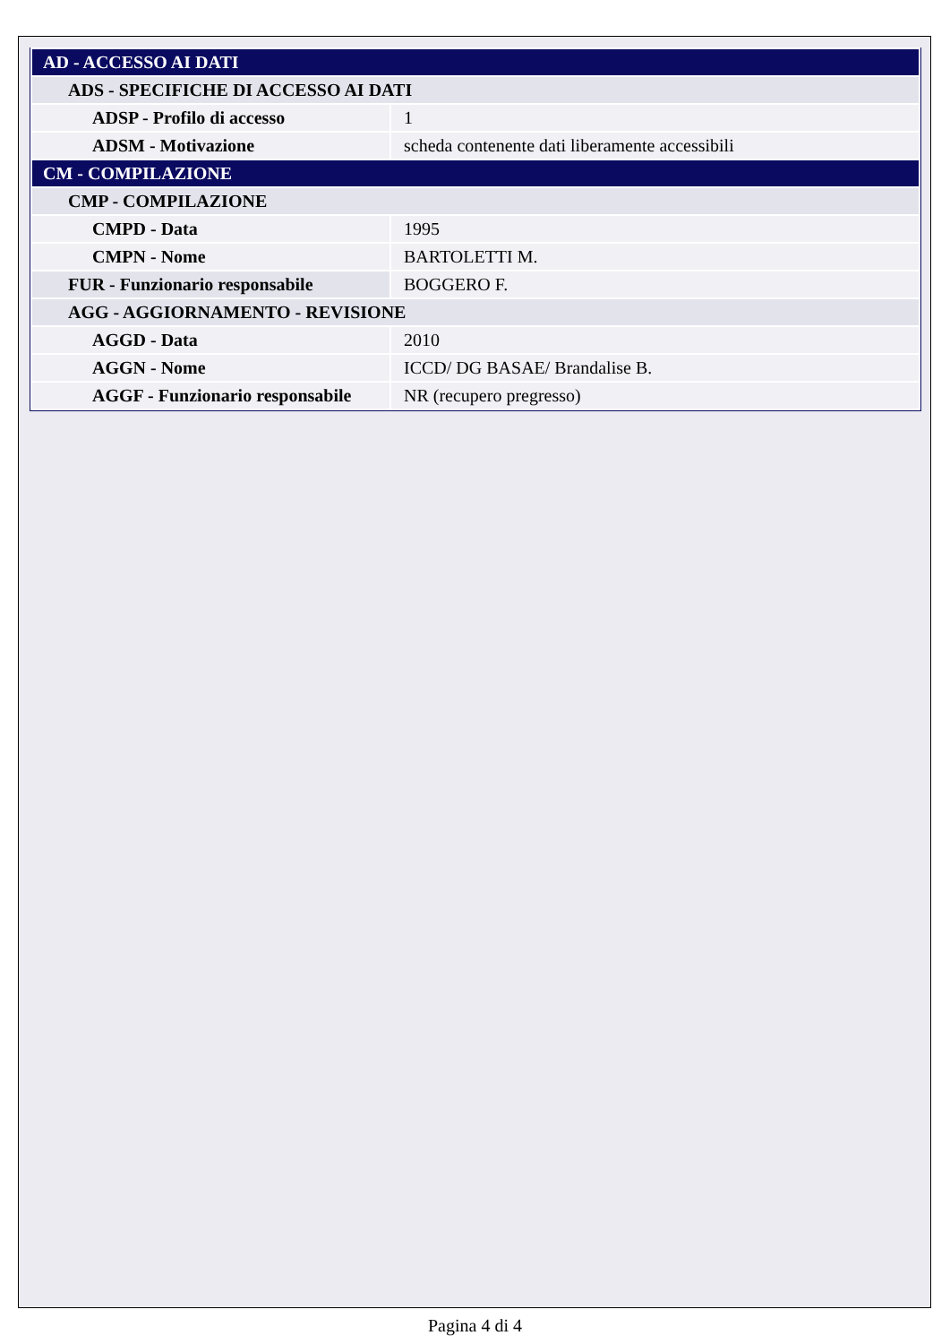| AD - ACCESSO AI DATI | |
| ADS - SPECIFICHE DI ACCESSO AI DATI | |
| ADSP - Profilo di accesso | 1 |
| ADSM - Motivazione | scheda contenente dati liberamente accessibili |
| CM - COMPILAZIONE | |
| CMP - COMPILAZIONE | |
| CMPD - Data | 1995 |
| CMPN - Nome | BARTOLETTI M. |
| FUR - Funzionario responsabile | BOGGERO F. |
| AGG - AGGIORNAMENTO - REVISIONE | |
| AGGD - Data | 2010 |
| AGGN - Nome | ICCD/ DG BASAE/ Brandalise B. |
| AGGF - Funzionario responsabile | NR (recupero pregresso) |
Pagina 4 di 4